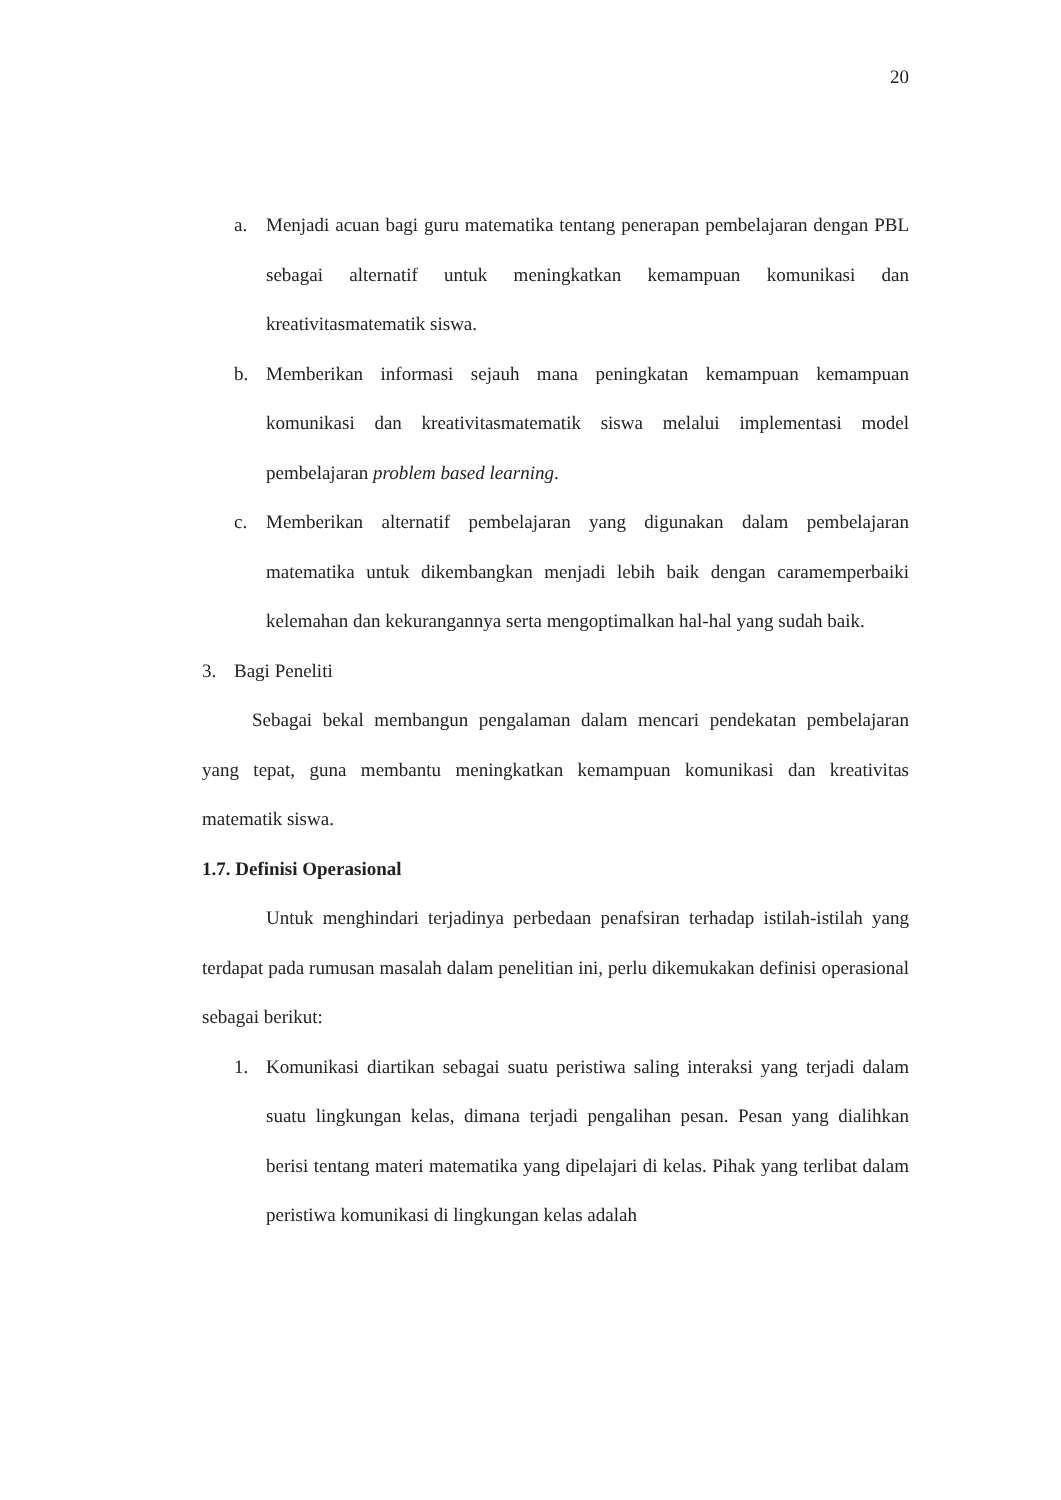20
a. Menjadi acuan bagi guru matematika tentang penerapan pembelajaran dengan PBL sebagai alternatif untuk meningkatkan kemampuan komunikasi dan kreativitasmatematik siswa.
b. Memberikan informasi sejauh mana peningkatan kemampuan kemampuan komunikasi dan kreativitasmatematik siswa melalui implementasi model pembelajaran problem based learning.
c. Memberikan alternatif pembelajaran yang digunakan dalam pembelajaran matematika untuk dikembangkan menjadi lebih baik dengan caramemperbaiki kelemahan dan kekurangannya serta mengoptimalkan hal-hal yang sudah baik.
3. Bagi Peneliti
Sebagai bekal membangun pengalaman dalam mencari pendekatan pembelajaran yang tepat, guna membantu meningkatkan kemampuan komunikasi dan kreativitas matematik siswa.
1.7. Definisi Operasional
Untuk menghindari terjadinya perbedaan penafsiran terhadap istilah-istilah yang terdapat pada rumusan masalah dalam penelitian ini, perlu dikemukakan definisi operasional sebagai berikut:
1. Komunikasi diartikan sebagai suatu peristiwa saling interaksi yang terjadi dalam suatu lingkungan kelas, dimana terjadi pengalihan pesan. Pesan yang dialihkan berisi tentang materi matematika yang dipelajari di kelas. Pihak yang terlibat dalam peristiwa komunikasi di lingkungan kelas adalah